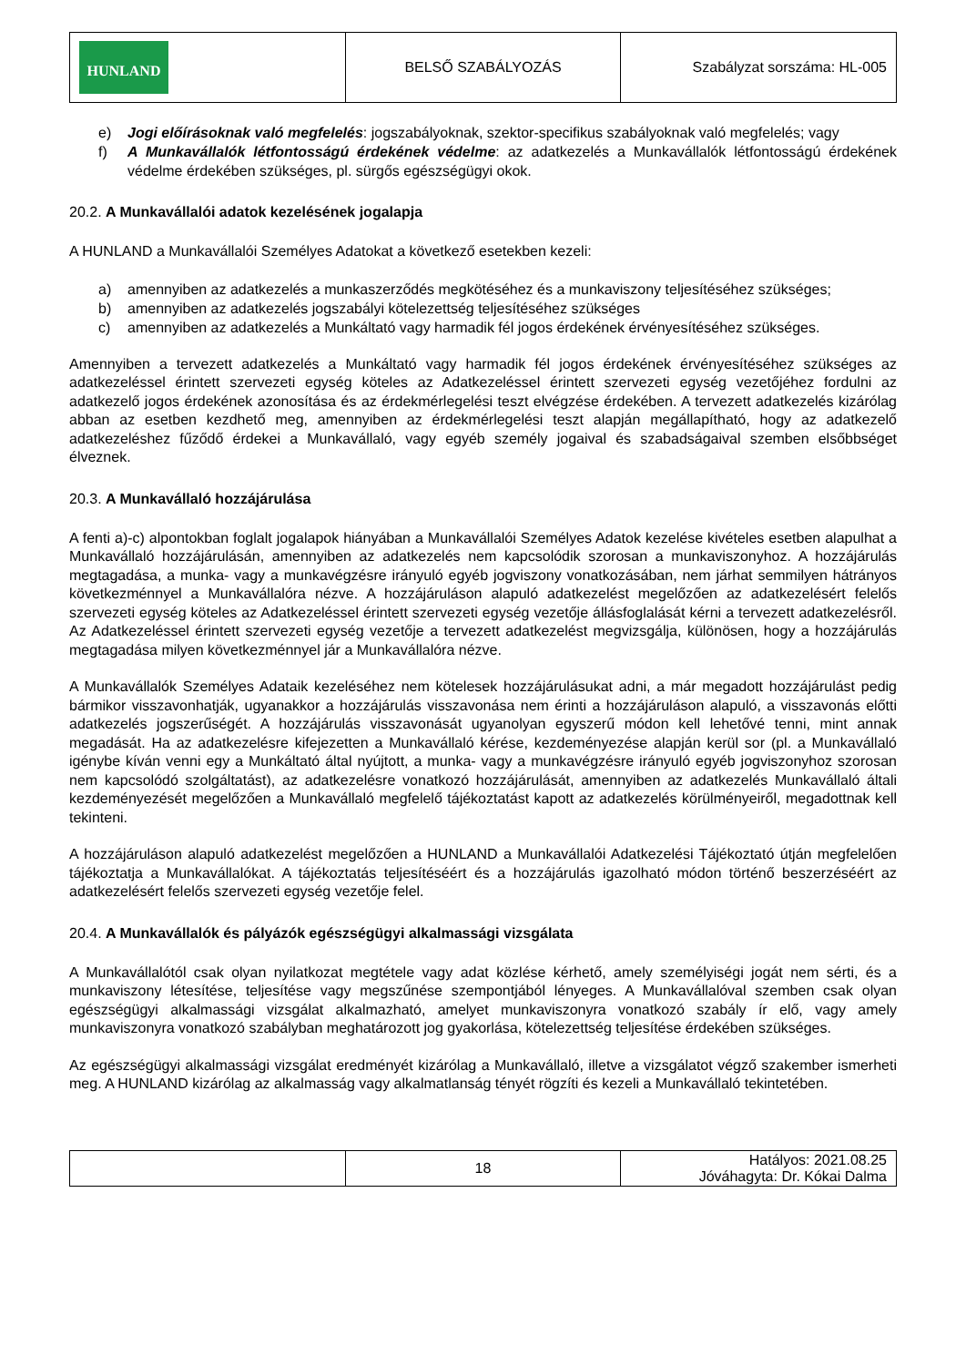| HUNLAND | BELSŐ SZABÁLYOZÁS | Szabályzat sorszáma: HL-005 |
e) Jogi előírásoknak való megfelelés: jogszabályoknak, szektor-specifikus szabályoknak való megfelelés; vagy
f) A Munkavállalók létfontosságú érdekének védelme: az adatkezelés a Munkavállalók létfontosságú érdekének védelme érdekében szükséges, pl. sürgős egészségügyi okok.
20.2. A Munkavállalói adatok kezelésének jogalapja
A HUNLAND a Munkavállalói Személyes Adatokat a következő esetekben kezeli:
a) amennyiben az adatkezelés a munkaszerződés megkötéséhez és a munkaviszony teljesítéséhez szükséges;
b) amennyiben az adatkezelés jogszabályi kötelezettség teljesítéséhez szükséges
c) amennyiben az adatkezelés a Munkáltató vagy harmadik fél jogos érdekének érvényesítéséhez szükséges.
Amennyiben a tervezett adatkezelés a Munkáltató vagy harmadik fél jogos érdekének érvényesítéséhez szükséges az adatkezeléssel érintett szervezeti egység köteles az Adatkezeléssel érintett szervezeti egység vezetőjéhez fordulni az adatkezelő jogos érdekének azonosítása és az érdekmérlegelési teszt elvégzése érdekében. A tervezett adatkezelés kizárólag abban az esetben kezdhető meg, amennyiben az érdekmérlegelési teszt alapján megállapítható, hogy az adatkezelő adatkezeléshez fűződő érdekei a Munkavállaló, vagy egyéb személy jogaival és szabadságaival szemben elsőbbséget élveznek.
20.3. A Munkavállaló hozzájárulása
A fenti a)-c) alpontokban foglalt jogalapok hiányában a Munkavállalói Személyes Adatok kezelése kivételes esetben alapulhat a Munkavállaló hozzájárulásán, amennyiben az adatkezelés nem kapcsolódik szorosan a munkaviszonyhoz. A hozzájárulás megtagadása, a munka- vagy a munkavégzésre irányuló egyéb jogviszony vonatkozásában, nem járhat semmilyen hátrányos következménnyel a Munkavállalóra nézve. A hozzájáruláson alapuló adatkezelést megelőzően az adatkezelésért felelős szervezeti egység köteles az Adatkezeléssel érintett szervezeti egység vezetője állásfoglalását kérni a tervezett adatkezelésről. Az Adatkezeléssel érintett szervezeti egység vezetője a tervezett adatkezelést megvizsgálja, különösen, hogy a hozzájárulás megtagadása milyen következménnyel jár a Munkavállalóra nézve.
A Munkavállalók Személyes Adataik kezeléséhez nem kötelesek hozzájárulásukat adni, a már megadott hozzájárulást pedig bármikor visszavonhatják, ugyanakkor a hozzájárulás visszavonása nem érinti a hozzájáruláson alapuló, a visszavonás előtti adatkezelés jogszerűségét. A hozzájárulás visszavonását ugyanolyan egyszerű módon kell lehetővé tenni, mint annak megadását. Ha az adatkezelésre kifejezetten a Munkavállaló kérése, kezdeményezése alapján kerül sor (pl. a Munkavállaló igénybe kíván venni egy a Munkáltató által nyújtott, a munka- vagy a munkavégzésre irányuló egyéb jogviszonyhoz szorosan nem kapcsolódó szolgáltatást), az adatkezelésre vonatkozó hozzájárulását, amennyiben az adatkezelés Munkavállaló általi kezdeményezését megelőzően a Munkavállaló megfelelő tájékoztatást kapott az adatkezelés körülményeiről, megadottnak kell tekinteni.
A hozzájáruláson alapuló adatkezelést megelőzően a HUNLAND a Munkavállalói Adatkezelési Tájékoztató útján megfelelően tájékoztatja a Munkavállalókat. A tájékoztatás teljesítéséért és a hozzájárulás igazolható módon történő beszerzéséért az adatkezelésért felelős szervezeti egység vezetője felel.
20.4. A Munkavállalók és pályázók egészségügyi alkalmassági vizsgálata
A Munkavállalótól csak olyan nyilatkozat megtétele vagy adat közlése kérhető, amely személyiségi jogát nem sérti, és a munkaviszony létesítése, teljesítése vagy megszűnése szempontjából lényeges. A Munkavállalóval szemben csak olyan egészségügyi alkalmassági vizsgálat alkalmazható, amelyet munkaviszonyra vonatkozó szabály ír elő, vagy amely munkaviszonyra vonatkozó szabályban meghatározott jog gyakorlása, kötelezettség teljesítése érdekében szükséges.
Az egészségügyi alkalmassági vizsgálat eredményét kizárólag a Munkavállaló, illetve a vizsgálatot végző szakember ismerheti meg. A HUNLAND kizárólag az alkalmasság vagy alkalmatlanság tényét rögzíti és kezeli a Munkavállaló tekintetében.
| | 18 | Hatályos: 2021.08.25 Jóváhagyta: Dr. Kókai Dalma |